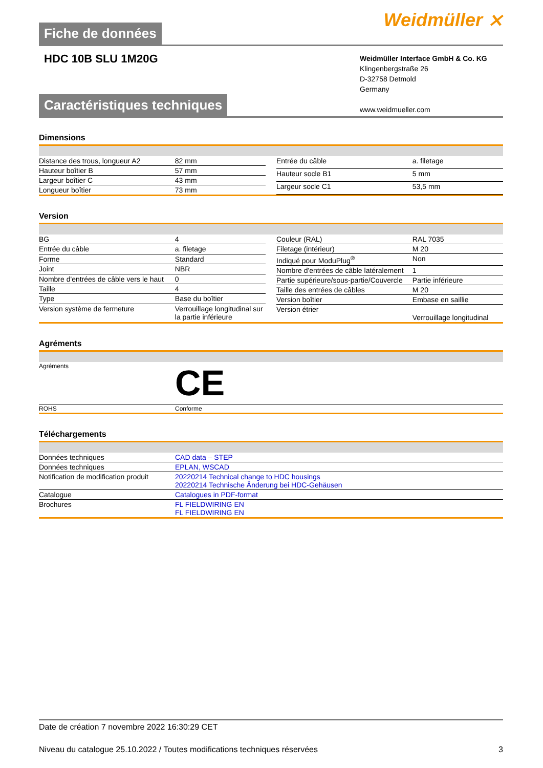Fiche de données
Weidmüller ⨯
HDC 10B SLU 1M20G
Weidmüller Interface GmbH & Co. KG
Klingenbergstraße 26
D-32758 Detmold
Germany
www.weidmueller.com
Caractéristiques techniques
Dimensions
| Distance des trous, longueur A2 | 82 mm |
| Hauteur boîtier B | 57 mm |
| Largeur boîtier C | 43 mm |
| Longueur boîtier | 73 mm |
| Entrée du câble | a. filetage |
| Hauteur socle B1 | 5 mm |
| Largeur socle C1 | 53,5 mm |
Version
| BG | 4 |
| Entrée du câble | a. filetage |
| Forme | Standard |
| Joint | NBR |
| Nombre d'entrées de câble vers le haut | 0 |
| Taille | 4 |
| Type | Base du boîtier |
| Version système de fermeture | Verrouillage longitudinal sur la partie inférieure |
| Couleur (RAL) | RAL 7035 |
| Filetage (intérieur) | M 20 |
| Indiqué pour ModuPlug<sup>®</sup> | Non |
| Nombre d'entrées de câble latéralement | 1 |
| Partie supérieure/sous-partie/Couvercle | Partie inférieure |
| Taille des entrées de câbles | M 20 |
| Version boîtier | Embase en saillie |
| Version étrier | Verrouillage longitudinal |
Agréments
| Agréments | CE |
| ROHS | Conforme |
Téléchargements
| Données techniques | CAD data – STEP |
| Données techniques | EPLAN, WSCAD |
| Notification de modification produit | 20220214 Technical change to HDC housings 20220214 Technische Änderung bei HDC-Gehäusen |
| Catalogue | Catalogues in PDF-format |
| Brochures | FL FIELDWIRING EN FL FIELDWIRING EN |
Date de création 7 novembre 2022 16:30:29 CET
Niveau du catalogue 25.10.2022 / Toutes modifications techniques réservées 3